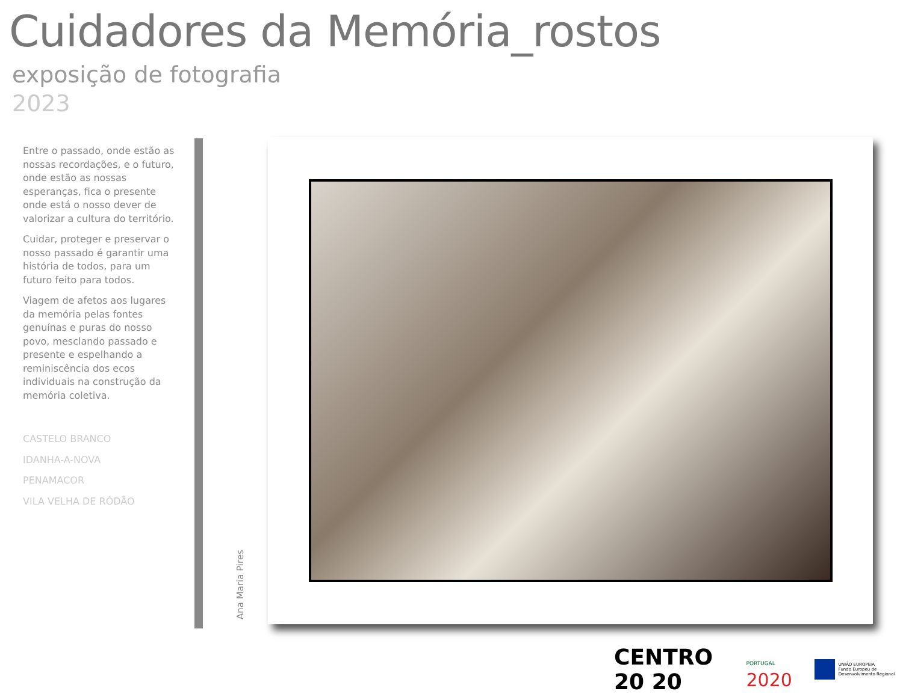Cuidadores da Memória_rostos
exposição de fotografia
2023
Entre o passado, onde estão as nossas recordações, e o futuro, onde estão as nossas esperanças, fica o presente onde está o nosso dever de valorizar a cultura do território.
Cuidar, proteger e preservar o nosso passado é garantir uma história de todos, para um futuro feito para todos.
Viagem de afetos aos lugares da memória pelas fontes genuínas e puras do nosso povo, mesclando passado e presente e espelhando a reminiscência dos ecos individuais na construção da memória coletiva.
CASTELO BRANCO
IDANHA-A-NOVA
PENAMACOR
VILA VELHA DE RÓDÃO
Ana Maria Pires
CENTRO 20 20 PORTUGAL 2020 UNIÃO EUROPEIA
Fundo Europeu de Desenvolvimento Regional